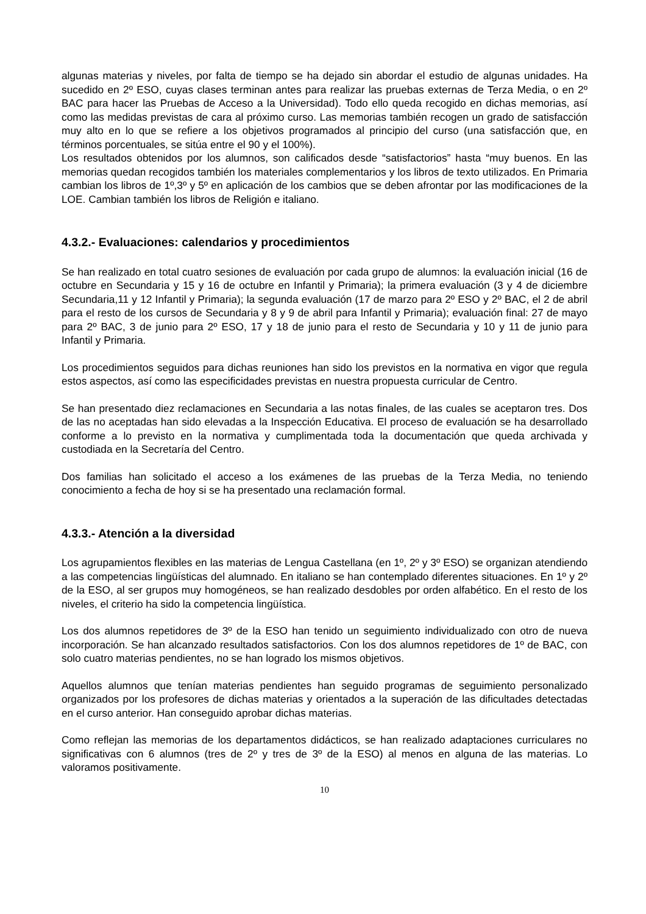algunas materias y niveles, por falta de tiempo se ha dejado sin abordar el estudio de algunas unidades. Ha sucedido en 2º ESO, cuyas clases terminan antes para realizar las pruebas externas de Terza Media, o en 2º BAC para hacer las Pruebas de Acceso a la Universidad). Todo ello queda recogido en dichas memorias, así como las medidas previstas de cara al próximo curso. Las memorias también recogen un grado de satisfacción muy alto en lo que se refiere a los objetivos programados al principio del curso (una satisfacción que, en términos porcentuales, se sitúa entre el 90 y el 100%).
Los resultados obtenidos por los alumnos, son calificados desde “satisfactorios” hasta “muy buenos. En las memorias quedan recogidos también los materiales complementarios y los libros de texto utilizados. En Primaria cambian los libros de 1º,3º y 5º en aplicación de los cambios que se deben afrontar por las modificaciones de la LOE. Cambian también los libros de Religión e italiano.
4.3.2.- Evaluaciones: calendarios y procedimientos
Se han realizado en total cuatro sesiones de evaluación por cada grupo de alumnos: la evaluación inicial (16 de octubre en Secundaria y 15 y 16 de octubre en Infantil y Primaria); la primera evaluación (3 y 4 de diciembre Secundaria,11 y 12 Infantil y Primaria); la segunda evaluación (17 de marzo para 2º ESO y 2º BAC, el 2 de abril para el resto de los cursos de Secundaria y 8 y 9 de abril para Infantil y Primaria); evaluación final: 27 de mayo para 2º BAC, 3 de junio para 2º ESO, 17 y 18 de junio para el resto de Secundaria y 10 y 11 de junio para Infantil y Primaria.
Los procedimientos seguidos para dichas reuniones han sido los previstos en la normativa en vigor que regula estos aspectos, así como las especificidades previstas en nuestra propuesta curricular de Centro.
Se han presentado diez reclamaciones en Secundaria a las notas finales, de las cuales se aceptaron tres. Dos de las no aceptadas han sido elevadas a la Inspección Educativa. El proceso de evaluación se ha desarrollado conforme a lo previsto en la normativa y cumplimentada toda la documentación que queda archivada y custodiada en la Secretaría del Centro.
Dos familias han solicitado el acceso a los exámenes de las pruebas de la Terza Media, no teniendo conocimiento a fecha de hoy si se ha presentado una reclamación formal.
4.3.3.- Atención a la diversidad
Los agrupamientos flexibles en las materias de Lengua Castellana (en 1º, 2º y 3º ESO) se organizan atendiendo a las competencias lingüísticas del alumnado. En italiano se han contemplado diferentes situaciones. En 1º y 2º de la ESO, al ser grupos muy homogéneos, se han realizado desdobles por orden alfabético. En el resto de los niveles, el criterio ha sido la competencia lingüística.
Los dos alumnos repetidores de 3º de la ESO han tenido un seguimiento individualizado con otro de nueva incorporación. Se han alcanzado resultados satisfactorios. Con los dos alumnos repetidores de 1º de BAC, con solo cuatro materias pendientes, no se han logrado los mismos objetivos.
Aquellos alumnos que tenían materias pendientes han seguido programas de seguimiento personalizado organizados por los profesores de dichas materias y orientados a la superación de las dificultades detectadas en el curso anterior. Han conseguido aprobar dichas materias.
Como reflejan las memorias de los departamentos didácticos, se han realizado adaptaciones curriculares no significativas con 6 alumnos (tres de 2º y tres de 3º de la ESO) al menos en alguna de las materias. Lo valoramos positivamente.
10